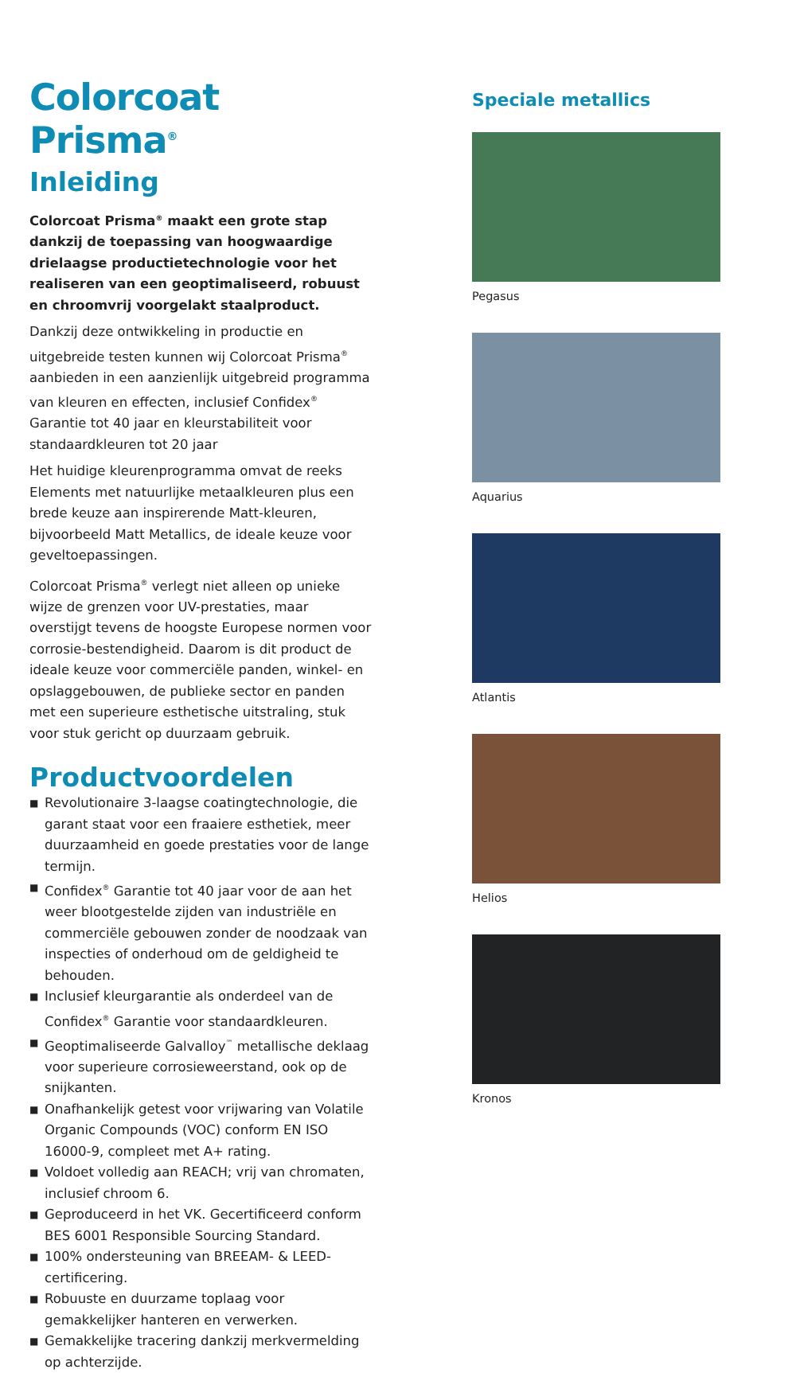Colorcoat Prisma<sup>®</sup>
Inleiding
Colorcoat Prisma<sup>®</sup> maakt een grote stap dankzij de toepassing van hoogwaardige drielaagse productietechnologie voor het realiseren van een geoptimaliseerd, robuust en chroomvrij voorgelakt staalproduct.
Dankzij deze ontwikkeling in productie en uitgebreide testen kunnen wij Colorcoat Prisma<sup>®</sup> aanbieden in een aanzienlijk uitgebreid programma van kleuren en effecten, inclusief Confidex<sup>®</sup> Garantie tot 40 jaar en kleurstabiliteit voor standaardkleuren tot 20 jaar
Het huidige kleurenprogramma omvat de reeks Elements met natuurlijke metaalkleuren plus een brede keuze aan inspirerende Matt-kleuren, bijvoorbeeld Matt Metallics, de ideale keuze voor geveltoepassingen.
Colorcoat Prisma<sup>®</sup> verlegt niet alleen op unieke wijze de grenzen voor UV-prestaties, maar overstijgt tevens de hoogste Europese normen voor corrosie-bestendigheid. Daarom is dit product de ideale keuze voor commerciële panden, winkel- en opslaggebouwen, de publieke sector en panden met een superieure esthetische uitstraling, stuk voor stuk gericht op duurzaam gebruik.
Productvoordelen
■ Revolutionaire 3-laagse coatingtechnologie, die garant staat voor een fraaiere esthetiek, meer duurzaamheid en goede prestaties voor de lange termijn.
■ Confidex<sup>®</sup> Garantie tot 40 jaar voor de aan het weer blootgestelde zijden van industriële en commerciële gebouwen zonder de noodzaak van inspecties of onderhoud om de geldigheid te behouden.
■ Inclusief kleurgarantie als onderdeel van de Confidex<sup>®</sup> Garantie voor standaardkleuren.
■ Geoptimaliseerde Galvalloy<sup>™</sup> metallische deklaag voor superieure corrosieweerstand, ook op de snijkanten.
■ Onafhankelijk getest voor vrijwaring van Volatile Organic Compounds (VOC) conform EN ISO 16000-9, compleet met A+ rating.
■ Voldoet volledig aan REACH; vrij van chromaten, inclusief chroom 6.
■ Geproduceerd in het VK. Gecertificeerd conform BES 6001 Responsible Sourcing Standard.
■ 100% ondersteuning van BREEAM- & LEED-certificering.
■ Robuuste en duurzame toplaag voor gemakkelijker hanteren en verwerken.
■ Gemakkelijke tracering dankzij merkvermelding op achterzijde.
Speciale metallics
Pegasus
Aquarius
Atlantis
Helios
Kronos